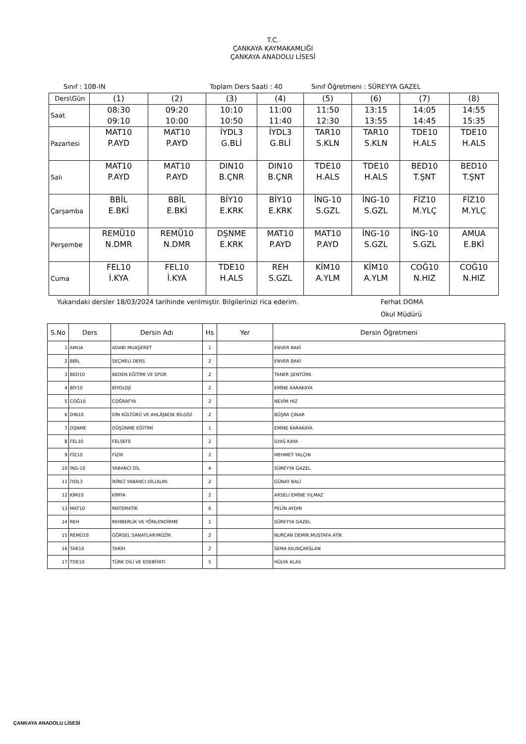T.C.
ÇANKAYA KAYMAKAMLIĞI
ÇANKAYA ANADOLU LİSESİ
Sınıf : 10B-IN Toplam Ders Saati : 40 Sınıf Öğretmeni : SÜREYYA GAZEL
| Ders\Gün | (1) | (2) | (3) | (4) | (5) | (6) | (7) | (8) |
| Saat | 08:30 09:10 | 09:20 10:00 | 10:10 10:50 | 11:00 11:40 | 11:50 12:30 | 13:15 13:55 | 14:05 14:45 | 14:55 15:35 |
| Pazartesi | MAT10 P.AYD | MAT10 P.AYD | İYDL3 G.BLİ | İYDL3 G.BLİ | TAR10 S.KLN | TAR10 S.KLN | TDE10 H.ALS | TDE10 H.ALS |
| Salı | MAT10 P.AYD | MAT10 P.AYD | DIN10 B.ÇNR | DIN10 B.ÇNR | TDE10 H.ALS | TDE10 H.ALS | BED10 T.ŞNT | BED10 T.ŞNT |
| Çarşamba | BBİL E.BKİ | BBİL E.BKİ | BİY10 E.KRK | BİY10 E.KRK | İNG-10 S.GZL | İNG-10 S.GZL | FİZ10 M.YLÇ | FİZ10 M.YLÇ |
| Perşembe | REMÜ10 N.DMR | REMÜ10 N.DMR | DŞNME E.KRK | MAT10 P.AYD | MAT10 P.AYD | İNG-10 S.GZL | İNG-10 S.GZL | AMUA E.BKİ |
| Cuma | FEL10 İ.KYA | FEL10 İ.KYA | TDE10 H.ALS | REH S.GZL | KİM10 A.YLM | KİM10 A.YLM | COĞ10 N.HIZ | COĞ10 N.HIZ |
Yukarıdaki dersler 18/03/2024 tarihinde verilmiştir. Bilgilerinizi rica ederim. Ferhat DOMA
Okul Müdürü
| S.No | Ders | Dersin Adı | Hs | Yer | Dersin Öğretmeni |
| --- | --- | --- | --- | --- | --- |
| 1 | AMUA | ADABI MUAŞERET | 1 | | ENVER BAKİ |
| 2 | BBİL | SEÇMELİ DERS | 2 | | ENVER BAKİ |
| 3 | BED10 | BEDEN EĞİTİMİ VE SPOR | 2 | | TANER ŞENTÜRK |
| 4 | BİY10 | BİYOLOJİ | 2 | | EMİNE KARAKAYA |
| 5 | COĞ10 | COĞRAFYA | 2 | | NEVİM HIZ |
| 6 | DIN10 | DİN KÜLTÜRÜ VE AHLÃƒâ€šK BİLGİSİ | 2 | | BÜŞRA ÇINAR |
| 7 | DŞNME | DÜŞÜNME EĞİTİMİ | 1 | | EMİNE KARAKAYA |
| 8 | FEL10 | FELSEFE | 2 | | İLYAS KAYA |
| 9 | FİZ10 | FİZİK | 2 | | MEHMET YALÇIN |
| 10 | İNG-10 | YABANCI DİL | 4 | | SÜREYYA GAZEL |
| 11 | İYDL3 | İKİNCİ YABANCI DİL(ALM) | 2 | | GÜNAY BALİ |
| 12 | KİM10 | KİMYA | 2 | | ARSELİ EMİNE YILMAZ |
| 13 | MAT10 | MATEMATİK | 6 | | PELİN AYDIN |
| 14 | REH | REHBERLİK VE YÖNLENDİRME | 1 | | SÜREYYA GAZEL |
| 15 | REMÜ10 | GÖRSEL SANATLAR/MÜZİK | 2 | | NURCAN DEMİR,MUSTAFA ATİK |
| 16 | TAR10 | TARİH | 2 | | SEMA KILINÇARSLAN |
| 17 | TDE10 | TÜRK DİLİ VE EDEBİYATI | 5 | | HÜLYA ALAS |
ÇANKAYA ANADOLU LİSESİ